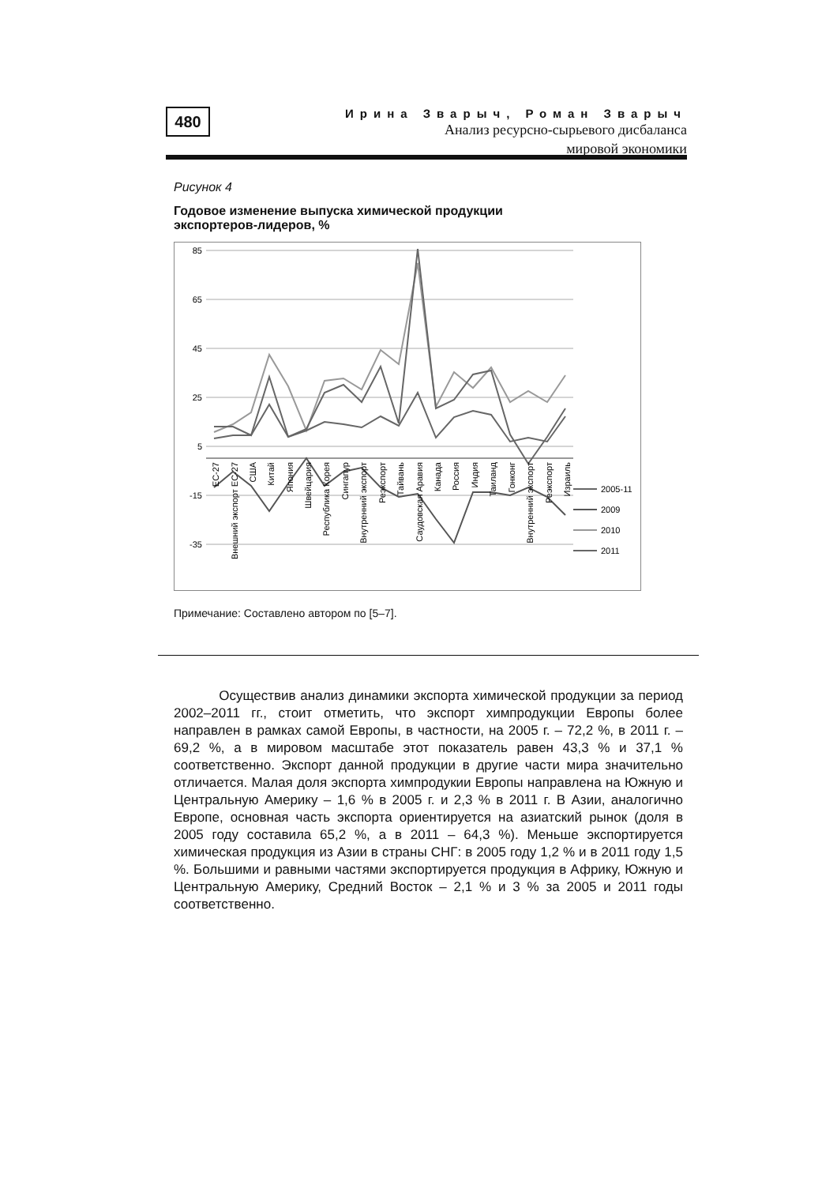480
Ирина Зварыч, Роман Зварыч
Анализ ресурсно-сырьевого дисбаланса
мировой экономики
Рисунок 4
Годовое изменение выпуска химической продукции
экспортеров-лидеров, %
85
65
45
25
5
-15
-35
ЕС-27
Внешний экспорт ЕС-27
США
Китай
Япония
Швейцария
Республика Корея
Сингапур
Внутренний экспорт
Реэкспорт
Тайвань
Саудовская Аравия
Канада
Россия
Индия
Таиланд
Гонконг
Внутренний экспорт
Реэкспорт
Израиль
2005-11
2009
2010
2011
Примечание: Составлено автором по [5–7].
Осуществив анализ динамики экспорта химической продукции за период 2002–2011 гг., стоит отметить, что экспорт химпродукции Европы более направлен в рамках самой Европы, в частности, на 2005 г. – 72,2 %, в 2011 г. – 69,2 %, а в мировом масштабе этот показатель равен 43,3 % и 37,1 % соответственно. Экспорт данной продукции в другие части мира значительно отличается. Малая доля экспорта химпродукии Европы направлена на Южную и Центральную Америку – 1,6 % в 2005 г. и 2,3 % в 2011 г. В Азии, аналогично Европе, основная часть экспорта ориентируется на азиатский рынок (доля в 2005 году составила 65,2 %, а в 2011 – 64,3 %). Меньше экспортируется химическая продукция из Азии в страны СНГ: в 2005 году 1,2 % и в 2011 году 1,5 %. Большими и равными частями экспортируется продукция в Африку, Южную и Центральную Америку, Средний Восток – 2,1 % и 3 % за 2005 и 2011 годы соответственно.